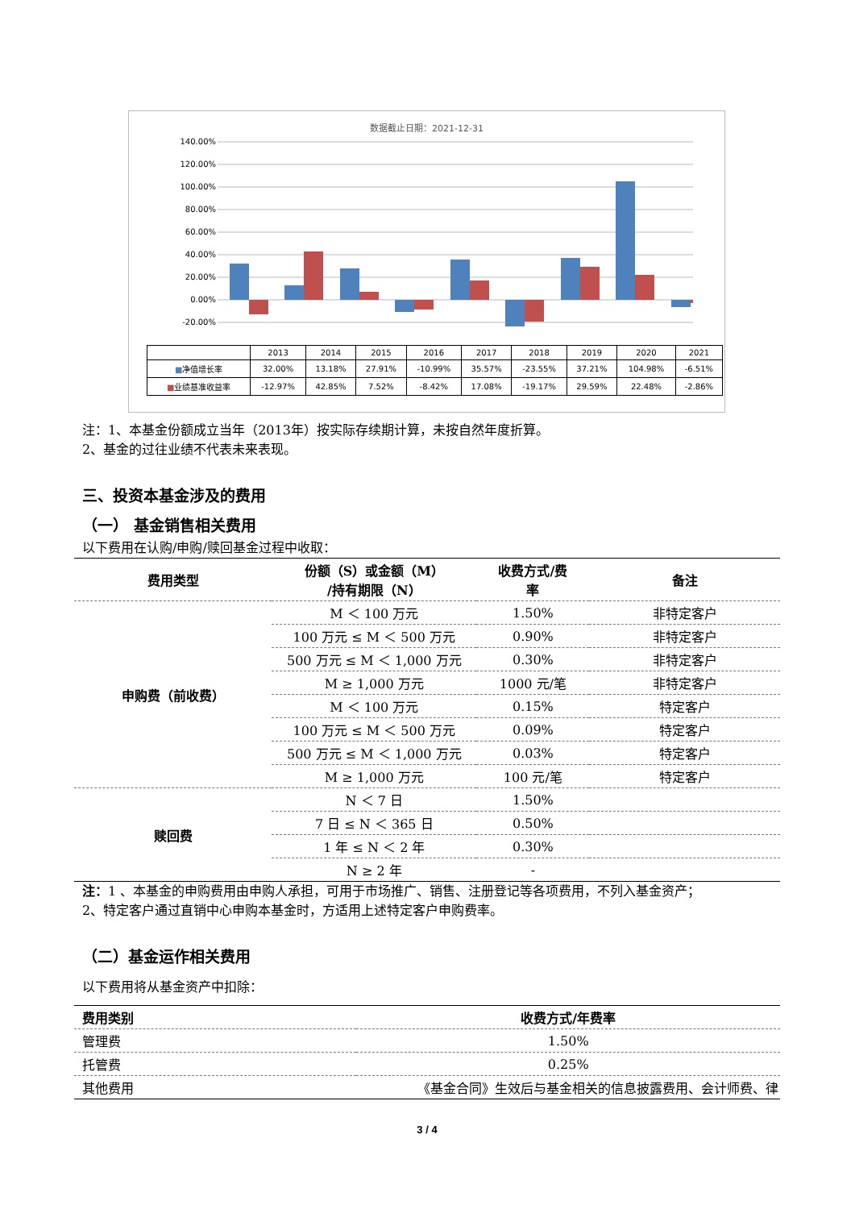数据截止日期：2021-12-31
140.00%
120.00%
100.00%
80.00%
60.00%
40.00%
20.00%
0.00%
-20.00%
| | 2013 | 2014 | 2015 | 2016 | 2017 | 2018 | 2019 | 2020 | 2021 |
| ■ 净值增长率 | 32.00% | 13.18% | 27.91% | -10.99% | 35.57% | -23.55% | 37.21% | 104.98% | -6.51% |
| ■ 业绩基准收益率 | -12.97% | 42.85% | 7.52% | -8.42% | 17.08% | -19.17% | 29.59% | 22.48% | -2.86% |
注：1、本基金份额成立当年（2013年）按实际存续期计算，未按自然年度折算。
2、基金的过往业绩不代表未来表现。
三、投资本基金涉及的费用
（一） 基金销售相关费用
以下费用在认购/申购/赎回基金过程中收取：
| 费用类型 | 份额（S）或金额（M） /持有期限（N） | 收费方式/费 率 | 备注 |
| --- | --- | --- | --- |
| 申购费（前收费） | M ＜ 100 万元 | 1.50% | 非特定客户 |
| | 100 万元 ≤ M ＜ 500 万元 | 0.90% | 非特定客户 |
| | 500 万元 ≤ M ＜ 1,000 万元 | 0.30% | 非特定客户 |
| | M ≥ 1,000 万元 | 1000 元/笔 | 非特定客户 |
| | M ＜ 100 万元 | 0.15% | 特定客户 |
| | 100 万元 ≤ M ＜ 500 万元 | 0.09% | 特定客户 |
| | 500 万元 ≤ M ＜ 1,000 万元 | 0.03% | 特定客户 |
| | M ≥ 1,000 万元 | 100 元/笔 | 特定客户 |
| 赎回费 | N ＜ 7 日 | 1.50% | |
| | 7 日 ≤ N ＜ 365 日 | 0.50% | |
| | 1 年 ≤ N ＜ 2 年 | 0.30% | |
| | N ≥ 2 年 | - | |
注：1 、本基金的申购费用由申购人承担，可用于市场推广、销售、注册登记等各项费用，不列入基金资产；
2、特定客户通过直销中心申购本基金时，方适用上述特定客户申购费率。
（二）基金运作相关费用
以下费用将从基金资产中扣除：
| 费用类别 | 收费方式/年费率 |
| --- | --- |
| 管理费 | 1.50% |
| 托管费 | 0.25% |
| 其他费用 | 《基金合同》生效后与基金相关的信息披露费用、会计师费、律 |
3 / 4